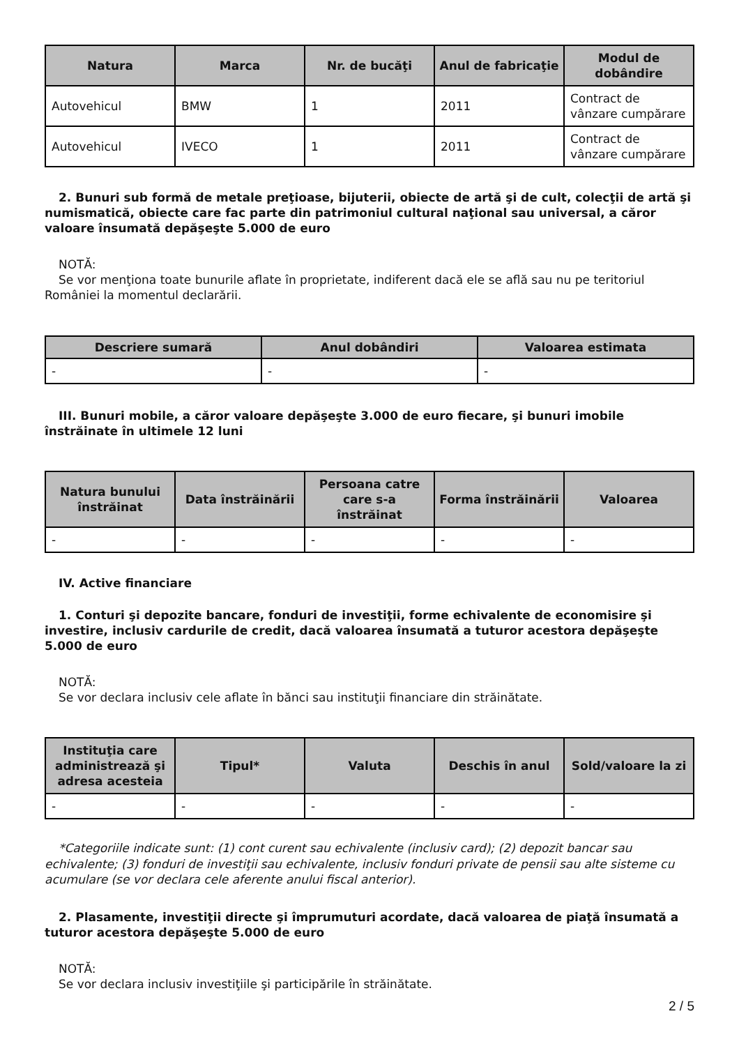| Natura | Marca | Nr. de bucăţi | Anul de fabricaţie | Modul de dobândire |
| --- | --- | --- | --- | --- |
| Autovehicul | BMW | 1 | 2011 | Contract de vânzare cumpărare |
| Autovehicul | IVECO | 1 | 2011 | Contract de vânzare cumpărare |
2. Bunuri sub formă de metale preţioase, bijuterii, obiecte de artă şi de cult, colecţii de artă şi numismatică, obiecte care fac parte din patrimoniul cultural naţional sau universal, a căror valoare însumată depăşeşte 5.000 de euro
NOTĂ:
Se vor menţiona toate bunurile aflate în proprietate, indiferent dacă ele se află sau nu pe teritoriul României la momentul declarării.
| Descriere sumară | Anul dobândiri | Valoarea estimata |
| --- | --- | --- |
| - | - | - |
III. Bunuri mobile, a căror valoare depăşeşte 3.000 de euro fiecare, şi bunuri imobile înstrăinate în ultimele 12 luni
| Natura bunului înstrăinat | Data înstrăinării | Persoana catre care s-a înstrăinat | Forma înstrăinării | Valoarea |
| --- | --- | --- | --- | --- |
| - | - | - | - | - |
IV. Active financiare
1. Conturi şi depozite bancare, fonduri de investiţii, forme echivalente de economisire şi investire, inclusiv cardurile de credit, dacă valoarea însumată a tuturor acestora depăşeşte 5.000 de euro
NOTĂ:
Se vor declara inclusiv cele aflate în bănci sau instituţii financiare din străinătate.
| Instituţia care administrează şi adresa acesteia | Tipul* | Valuta | Deschis în anul | Sold/valoare la zi |
| --- | --- | --- | --- | --- |
| - | - | - | - | - |
*Categoriile indicate sunt: (1) cont curent sau echivalente (inclusiv card); (2) depozit bancar sau echivalente; (3) fonduri de investiţii sau echivalente, inclusiv fonduri private de pensii sau alte sisteme cu acumulare (se vor declara cele aferente anului fiscal anterior).
2. Plasamente, investiţii directe şi împrumuturi acordate, dacă valoarea de piaţă însumată a tuturor acestora depăşeşte 5.000 de euro
NOTĂ:
Se vor declara inclusiv investiţiile şi participările în străinătate.
2 / 5